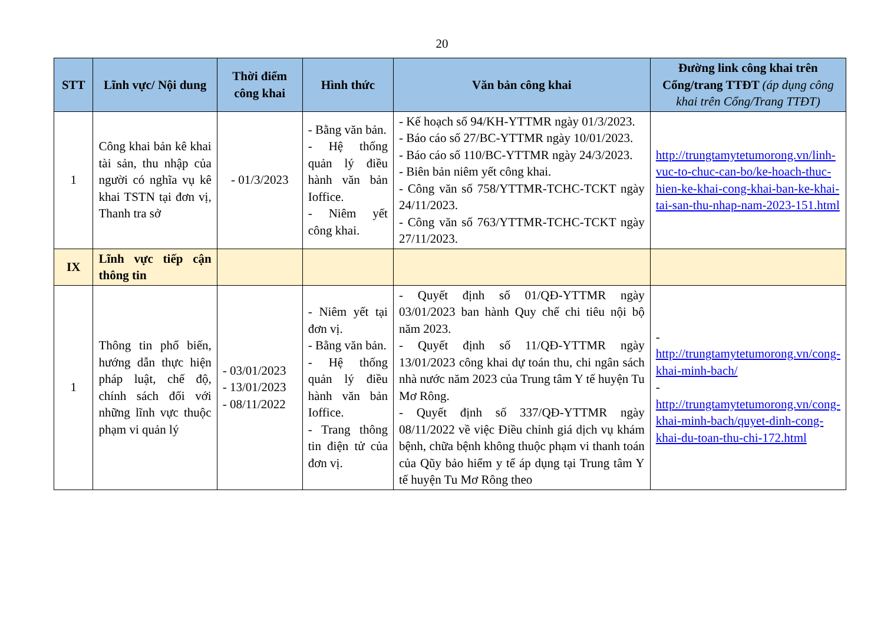20
| STT | Lĩnh vực/ Nội dung | Thời điểm công khai | Hình thức | Văn bản công khai | Đường link công khai trên Cổng/trang TTĐT (áp dụng công khai trên Cổng/Trang TTĐT) |
| --- | --- | --- | --- | --- | --- |
| 1 | Công khai bản kê khai tài sản, thu nhập của người có nghĩa vụ kê khai TSTN tại đơn vị, Thanh tra sở | - 01/3/2023 | - Bằng văn bản. - Hệ thống quản lý điều hành văn bản Ioffice. - Niêm yết công khai. | - Kế hoạch số 94/KH-YTTMR ngày 01/3/2023. - Báo cáo số 27/BC-YTTMR ngày 10/01/2023. - Báo cáo số 110/BC-YTTMR ngày 24/3/2023. - Biên bản niêm yết công khai. - Công văn số 758/YTTMR-TCHC-TCKT ngày 24/11/2023. - Công văn số 763/YTTMR-TCHC-TCKT ngày 27/11/2023. | http://trungtamytetumorong.vn/linh-vuc-to-chuc-can-bo/ke-hoach-thuc-hien-ke-khai-cong-khai-ban-ke-khai-tai-san-thu-nhap-nam-2023-151.html |
| IX | Lĩnh vực tiếp cận thông tin | | | | |
| 1 | Thông tin phổ biến, hướng dẫn thực hiện pháp luật, chế độ, chính sách đối với những lĩnh vực thuộc phạm vi quản lý | - 03/01/2023 - 13/01/2023 - 08/11/2022 | - Niêm yết tại đơn vị. - Bằng văn bản. - Hệ thống quản lý điều hành văn bản Ioffice. - Trang thông tin điện tử của đơn vị. | - Quyết định số 01/QĐ-YTTMR ngày 03/01/2023 ban hành Quy chế chi tiêu nội bộ năm 2023. - Quyết định số 11/QĐ-YTTMR ngày 13/01/2023 công khai dự toán thu, chi ngân sách nhà nước năm 2023 của Trung tâm Y tế huyện Tu Mơ Rông. - Quyết định số 337/QĐ-YTTMR ngày 08/11/2022 về việc Điều chỉnh giá dịch vụ khám bệnh, chữa bệnh không thuộc phạm vi thanh toán của Qũy bảo hiểm y tế áp dụng tại Trung tâm Y tế huyện Tu Mơ Rông theo | - http://trungtamytetumorong.vn/cong-khai-minh-bach/ - http://trungtamytetumorong.vn/cong-khai-minh-bach/quyet-dinh-cong-khai-du-toan-thu-chi-172.html |